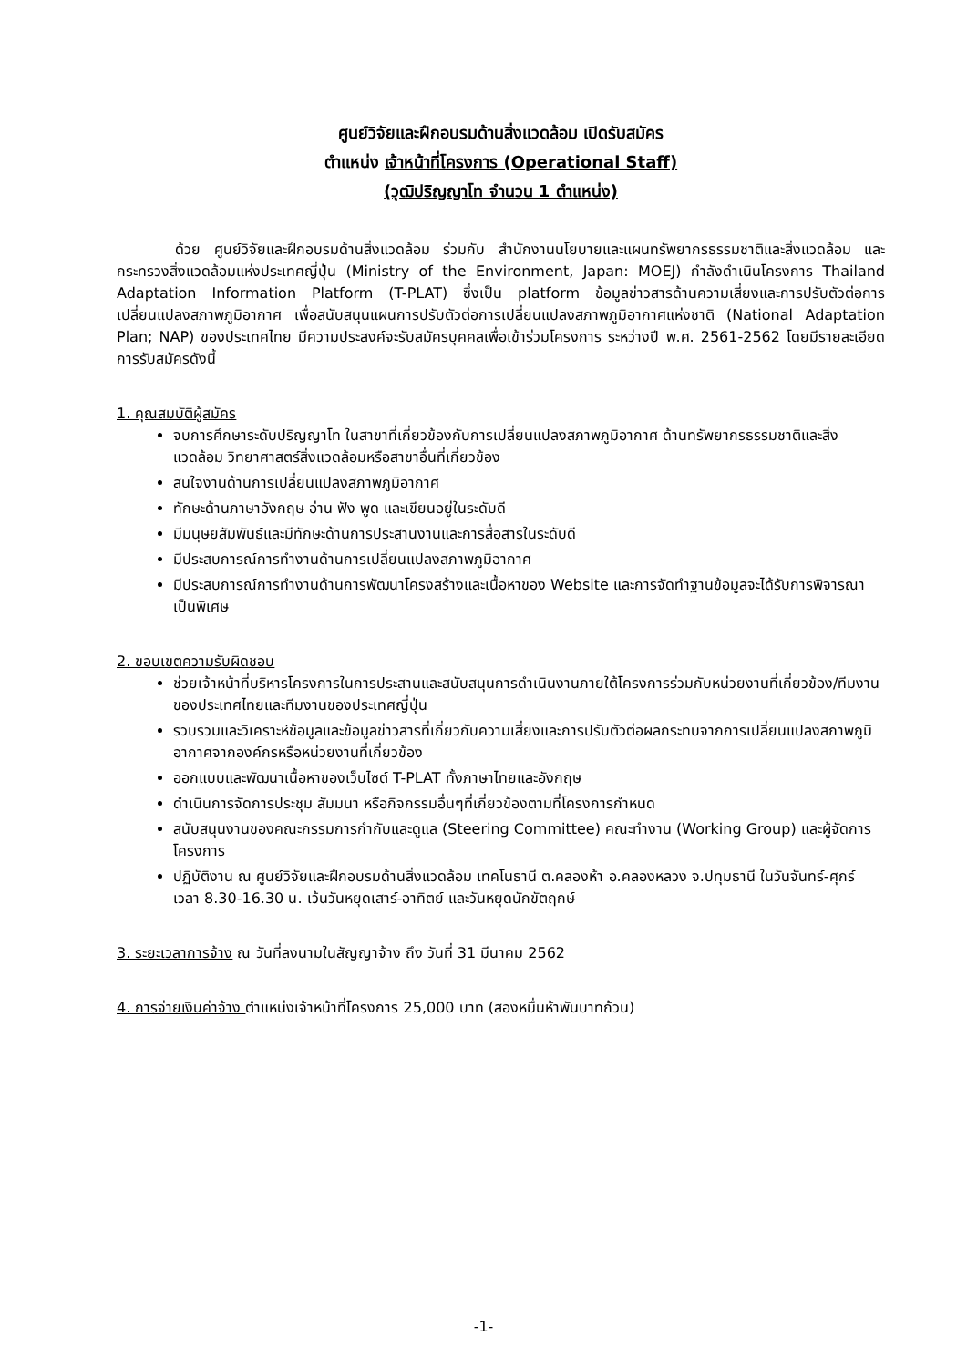ศูนย์วิจัยและฝึกอบรมด้านสิ่งแวดล้อม เปิดรับสมัคร
ตำแหน่ง เจ้าหน้าที่โครงการ (Operational Staff)
(วุฒิปริญญาโท จำนวน 1 ตำแหน่ง)
ด้วย ศูนย์วิจัยและฝึกอบรมด้านสิ่งแวดล้อม ร่วมกับ สำนักงานนโยบายและแผนทรัพยากรธรรมชาติและสิ่งแวดล้อม และกระทรวงสิ่งแวดล้อมแห่งประเทศญี่ปุ่น (Ministry of the Environment, Japan: MOEJ) กำลังดำเนินโครงการ Thailand Adaptation Information Platform (T-PLAT) ซึ่งเป็น platform ข้อมูลข่าวสารด้านความเสี่ยงและการปรับตัวต่อการเปลี่ยนแปลงสภาพภูมิอากาศ เพื่อสนับสนุนแผนการปรับตัวต่อการเปลี่ยนแปลงสภาพภูมิอากาศแห่งชาติ (National Adaptation Plan; NAP) ของประเทศไทย มีความประสงค์จะรับสมัครบุคคลเพื่อเข้าร่วมโครงการ ระหว่างปี พ.ศ. 2561-2562 โดยมีรายละเอียดการรับสมัครดังนี้
1. คุณสมบัติผู้สมัคร
จบการศึกษาระดับปริญญาโท ในสาขาที่เกี่ยวข้องกับการเปลี่ยนแปลงสภาพภูมิอากาศ ด้านทรัพยากรธรรมชาติและสิ่งแวดล้อม วิทยาศาสตร์สิ่งแวดล้อมหรือสาขาอื่นที่เกี่ยวข้อง
สนใจงานด้านการเปลี่ยนแปลงสภาพภูมิอากาศ
ทักษะด้านภาษาอังกฤษ อ่าน ฟัง พูด และเขียนอยู่ในระดับดี
มีมนุษยสัมพันธ์และมีทักษะด้านการประสานงานและการสื่อสารในระดับดี
มีประสบการณ์การทำงานด้านการเปลี่ยนแปลงสภาพภูมิอากาศ
มีประสบการณ์การทำงานด้านการพัฒนาโครงสร้างและเนื้อหาของ Website และการจัดทำฐานข้อมูลจะได้รับการพิจารณาเป็นพิเศษ
2. ขอบเขตความรับผิดชอบ
ช่วยเจ้าหน้าที่บริหารโครงการในการประสานและสนับสนุนการดำเนินงานภายใต้โครงการร่วมกับหน่วยงานที่เกี่ยวข้อง/ทีมงานของประเทศไทยและทีมงานของประเทศญี่ปุ่น
รวบรวมและวิเคราะห์ข้อมูลและข้อมูลข่าวสารที่เกี่ยวกับความเสี่ยงและการปรับตัวต่อผลกระทบจากการเปลี่ยนแปลงสภาพภูมิอากาศจากองค์กรหรือหน่วยงานที่เกี่ยวข้อง
ออกแบบและพัฒนาเนื้อหาของเว็บไซต์ T-PLAT ทั้งภาษาไทยและอังกฤษ
ดำเนินการจัดการประชุม สัมมนา หรือกิจกรรมอื่นๆที่เกี่ยวข้องตามที่โครงการกำหนด
สนับสนุนงานของคณะกรรมการกำกับและดูแล (Steering Committee) คณะทำงาน (Working Group) และผู้จัดการโครงการ
ปฏิบัติงาน ณ ศูนย์วิจัยและฝึกอบรมด้านสิ่งแวดล้อม เทคโนธานี ต.คลองห้า อ.คลองหลวง จ.ปทุมธานี ในวันจันทร์-ศุกร์ เวลา 8.30-16.30 น. เว้นวันหยุดเสาร์-อาทิตย์ และวันหยุดนักขัตฤกษ์
3. ระยะเวลาการจ้าง ณ วันที่ลงนามในสัญญาจ้าง ถึง วันที่ 31 มีนาคม 2562
4. การจ่ายเงินค่าจ้าง ตำแหน่งเจ้าหน้าที่โครงการ 25,000 บาท (สองหมื่นห้าพันบาทถ้วน)
-1-